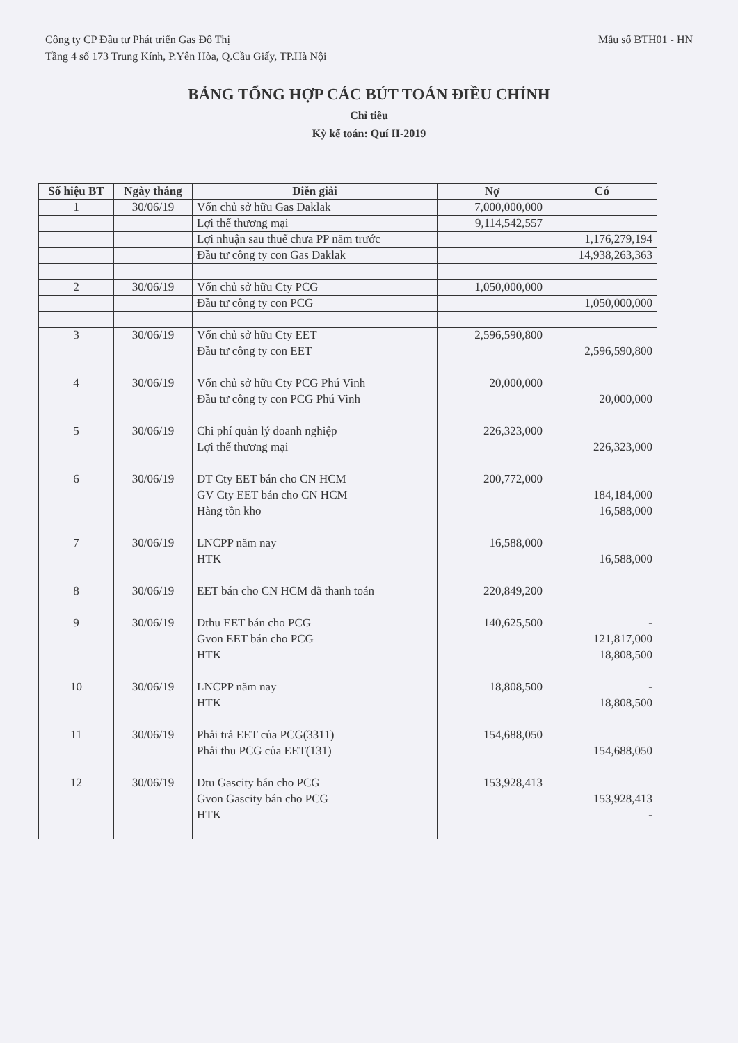Công ty CP Đầu tư Phát triển Gas Đô Thị
Tầng 4 số 173 Trung Kính, P.Yên Hòa, Q.Cầu Giấy, TP.Hà Nội
Mẫu số BTH01 - HN
BẢNG TỔNG HỢP CÁC BÚT TOÁN ĐIỀU CHỈNH
Chỉ tiêu
Kỳ kế toán: Quí II-2019
| Số hiệu BT | Ngày tháng | Diễn giải | Nợ | Có |
| --- | --- | --- | --- | --- |
| 1 | 30/06/19 | Vốn chủ sở hữu Gas Daklak | 7,000,000,000 | |
| | | Lợi thế thương mại | 9,114,542,557 | |
| | | Lợi nhuận sau thuế chưa PP năm trước | | 1,176,279,194 |
| | | Đầu tư công ty con Gas Daklak | | 14,938,263,363 |
| 2 | 30/06/19 | Vốn chủ sở hữu Cty PCG | 1,050,000,000 | |
| | | Đầu tư công ty con PCG | | 1,050,000,000 |
| 3 | 30/06/19 | Vốn chủ sở hữu Cty EET | 2,596,590,800 | |
| | | Đầu tư công ty con EET | | 2,596,590,800 |
| 4 | 30/06/19 | Vốn chủ sở hữu Cty PCG Phú Vinh | 20,000,000 | |
| | | Đầu tư công ty con PCG Phú Vinh | | 20,000,000 |
| 5 | 30/06/19 | Chi phí quản lý doanh nghiệp | 226,323,000 | |
| | | Lợi thế thương mại | | 226,323,000 |
| 6 | 30/06/19 | DT Cty EET bán cho CN HCM | 200,772,000 | |
| | | GV Cty EET bán cho CN HCM | | 184,184,000 |
| | | Hàng tồn kho | | 16,588,000 |
| 7 | 30/06/19 | LNCPP năm nay | 16,588,000 | |
| | | HTK | | 16,588,000 |
| 8 | 30/06/19 | EET bán cho CN HCM đã thanh toán | 220,849,200 | |
| 9 | 30/06/19 | Dthu EET bán cho PCG | 140,625,500 | - |
| | | Gvon EET bán cho PCG | | 121,817,000 |
| | | HTK | | 18,808,500 |
| 10 | 30/06/19 | LNCPP năm nay | 18,808,500 | - |
| | | HTK | | 18,808,500 |
| 11 | 30/06/19 | Phải trả EET của PCG(3311) | 154,688,050 | |
| | | Phải thu PCG của EET(131) | | 154,688,050 |
| 12 | 30/06/19 | Dtu Gascity bán cho PCG | 153,928,413 | |
| | | Gvon Gascity bán cho PCG | | 153,928,413 |
| | | HTK | | - |